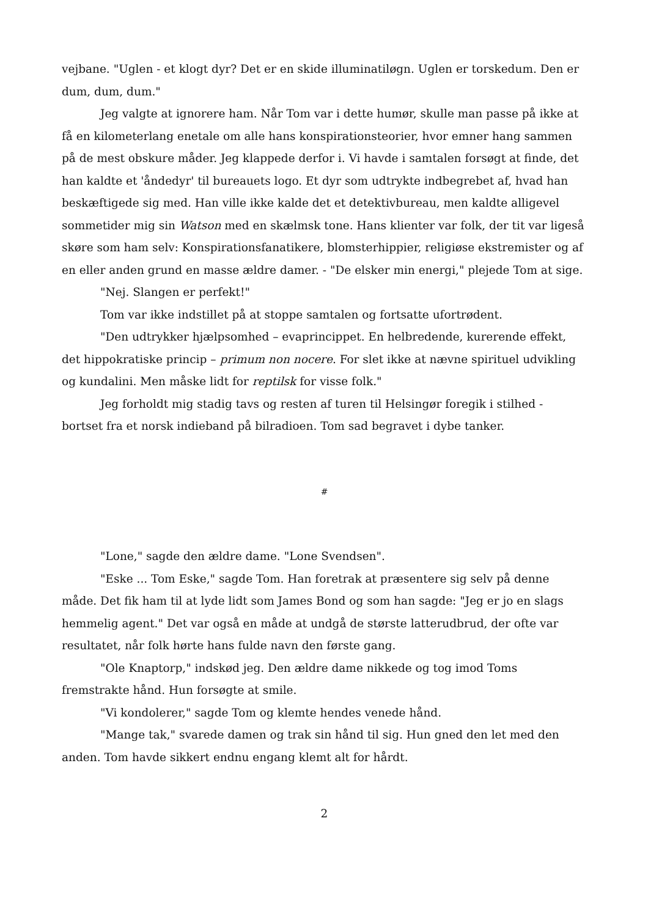vejbane. "Uglen - et klogt dyr? Det er en skide illuminatiløgn. Uglen er torskedum. Den er dum, dum, dum."
Jeg valgte at ignorere ham. Når Tom var i dette humør, skulle man passe på ikke at få en kilometerlang enetale om alle hans konspirationsteorier, hvor emner hang sammen på de mest obskure måder. Jeg klappede derfor i. Vi havde i samtalen forsøgt at finde, det han kaldte et 'åndedyr' til bureauets logo. Et dyr som udtrykte indbegrebet af, hvad han beskæftigede sig med. Han ville ikke kalde det et detektivbureau, men kaldte alligevel sommetider mig sin Watson med en skælmsk tone. Hans klienter var folk, der tit var ligeså skøre som ham selv: Konspirationsfanatikere, blomsterhippier, religiøse ekstremister og af en eller anden grund en masse ældre damer. - "De elsker min energi," plejede Tom at sige.
"Nej. Slangen er perfekt!"
Tom var ikke indstillet på at stoppe samtalen og fortsatte ufortrødent.
"Den udtrykker hjælpsomhed – evaprincippet. En helbredende, kurerende effekt, det hippokratiske princip – primum non nocere. For slet ikke at nævne spirituel udvikling og kundalini. Men måske lidt for reptilsk for visse folk."
Jeg forholdt mig stadig tavs og resten af turen til Helsingør foregik i stilhed - bortset fra et norsk indieband på bilradioen. Tom sad begravet i dybe tanker.
#
"Lone," sagde den ældre dame. "Lone Svendsen".
"Eske ... Tom Eske," sagde Tom. Han foretrak at præsentere sig selv på denne måde. Det fik ham til at lyde lidt som James Bond og som han sagde: "Jeg er jo en slags hemmelig agent." Det var også en måde at undgå de største latterudbrud, der ofte var resultatet, når folk hørte hans fulde navn den første gang.
"Ole Knaptorp," indskød jeg. Den ældre dame nikkede og tog imod Toms fremstrakte hånd. Hun forsøgte at smile.
"Vi kondolerer," sagde Tom og klemte hendes venede hånd.
"Mange tak," svarede damen og trak sin hånd til sig. Hun gned den let med den anden. Tom havde sikkert endnu engang klemt alt for hårdt.
2